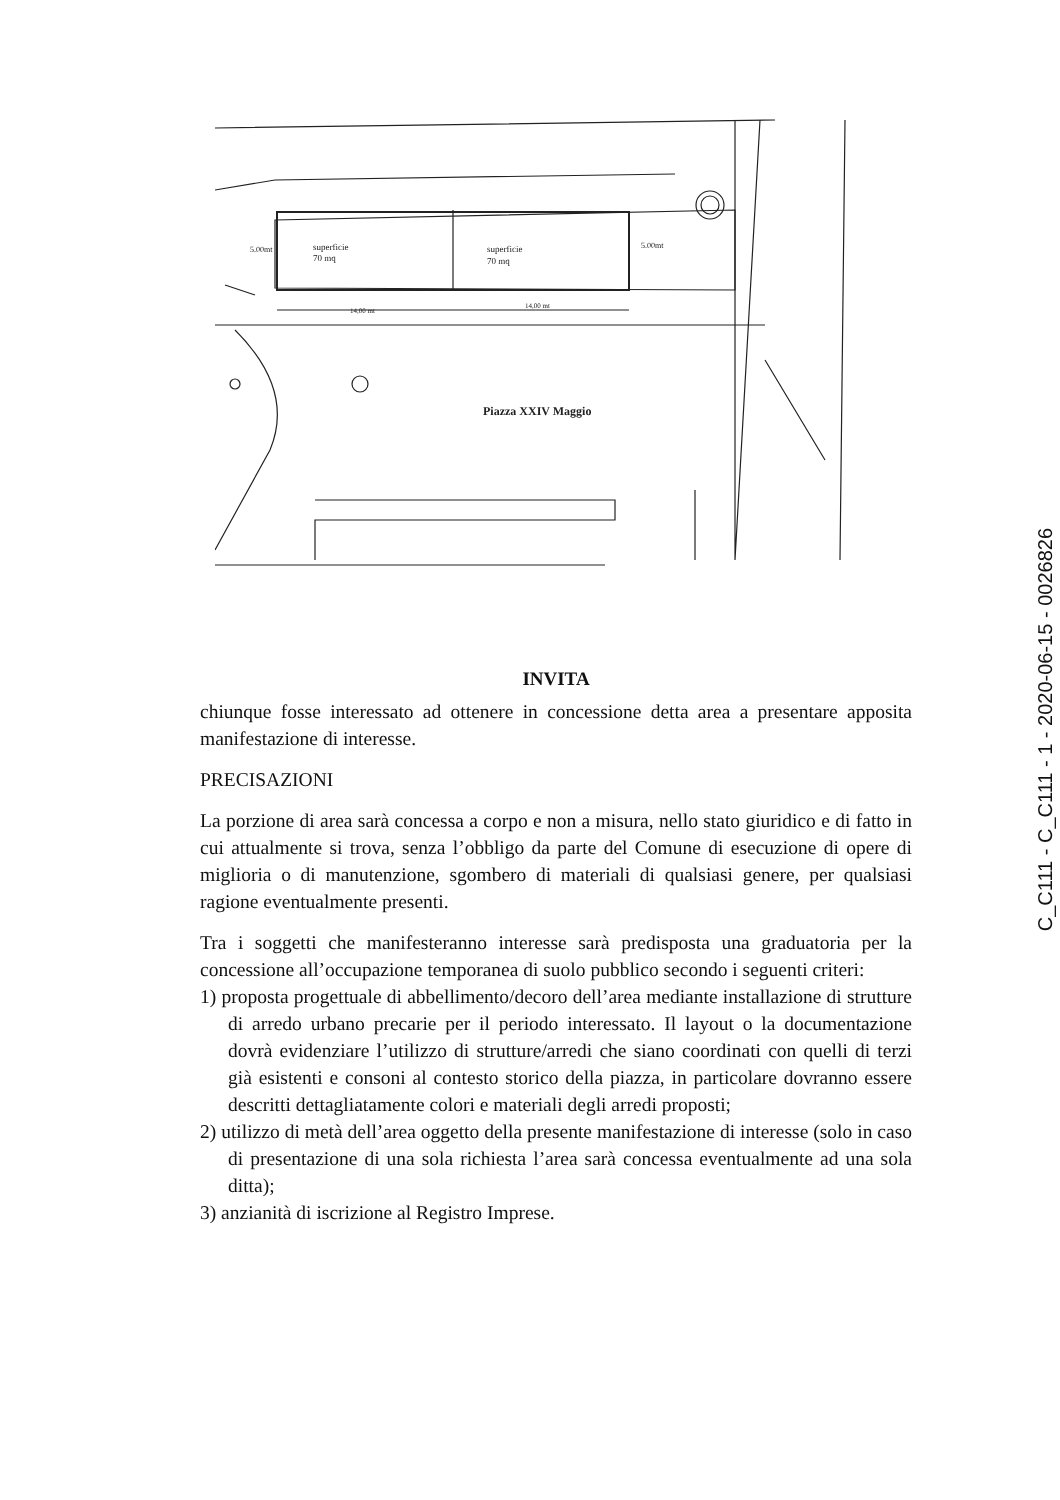superficie
70 mq
superficie
70 mq
5.00mt
5.00mt
14,00 mt
14,00 mt
Piazza XXIV Maggio
INVITA
chiunque fosse interessato ad ottenere in concessione detta area a presentare apposita manifestazione di interesse.
PRECISAZIONI
La porzione di area sarà concessa a corpo e non a misura, nello stato giuridico e di fatto in cui attualmente si trova, senza l’obbligo da parte del Comune di esecuzione di opere di miglioria o di manutenzione, sgombero di materiali di qualsiasi genere, per qualsiasi ragione eventualmente presenti.
Tra i soggetti che manifesteranno interesse sarà predisposta una graduatoria per la concessione all’occupazione temporanea di suolo pubblico secondo i seguenti criteri:
1) proposta progettuale di abbellimento/decoro dell’area mediante installazione di strutture di arredo urbano precarie per il periodo interessato. Il layout o la documentazione dovrà evidenziare l’utilizzo di strutture/arredi che siano coordinati con quelli di terzi già esistenti e consoni al contesto storico della piazza, in particolare dovranno essere descritti dettagliatamente colori e materiali degli arredi proposti;
2) utilizzo di metà dell’area oggetto della presente manifestazione di interesse (solo in caso di presentazione di una sola richiesta l’area sarà concessa eventualmente ad una sola ditta);
3) anzianità di iscrizione al Registro Imprese.
C_C111 - C_C111 - 1 - 2020-06-15 - 0026826